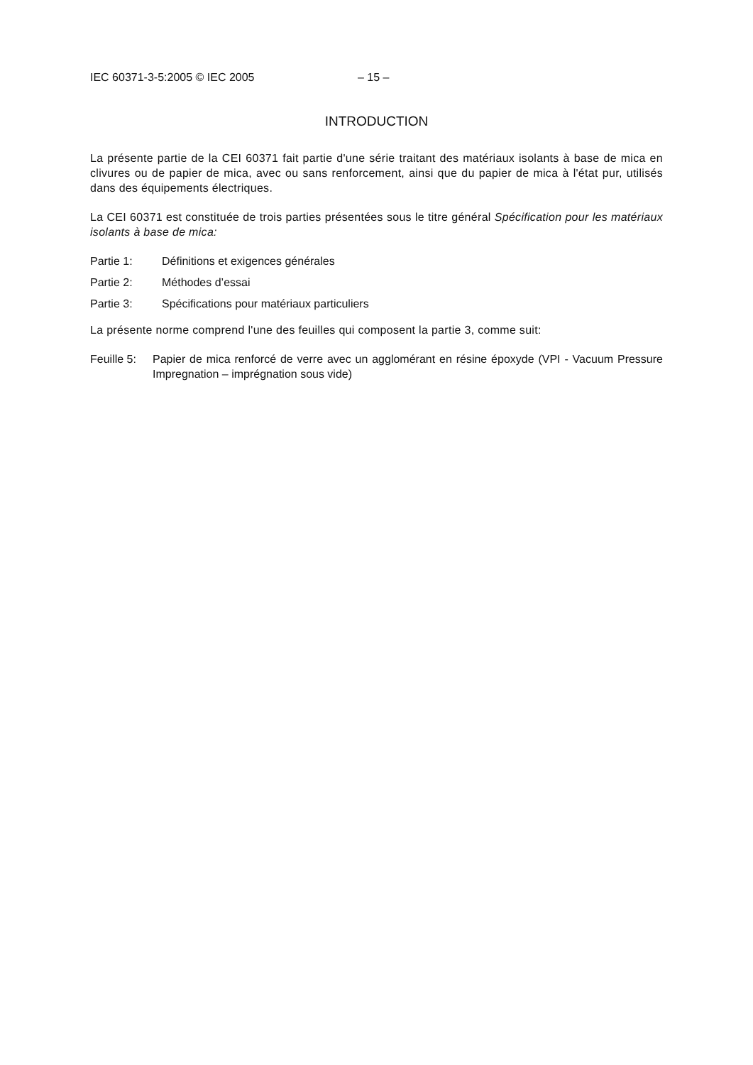IEC 60371-3-5:2005 © IEC 2005 – 15 –
INTRODUCTION
La présente partie de la CEI 60371 fait partie d'une série traitant des matériaux isolants à base de mica en clivures ou de papier de mica, avec ou sans renforcement, ainsi que du papier de mica à l'état pur, utilisés dans des équipements électriques.
La CEI 60371 est constituée de trois parties présentées sous le titre général Spécification pour les matériaux isolants à base de mica:
Partie 1: Définitions et exigences générales
Partie 2: Méthodes d’essai
Partie 3: Spécifications pour matériaux particuliers
La présente norme comprend l'une des feuilles qui composent la partie 3, comme suit:
Feuille 5: Papier de mica renforcé de verre avec un agglomérant en résine époxyde (VPI - Vacuum Pressure Impregnation – imprégnation sous vide)